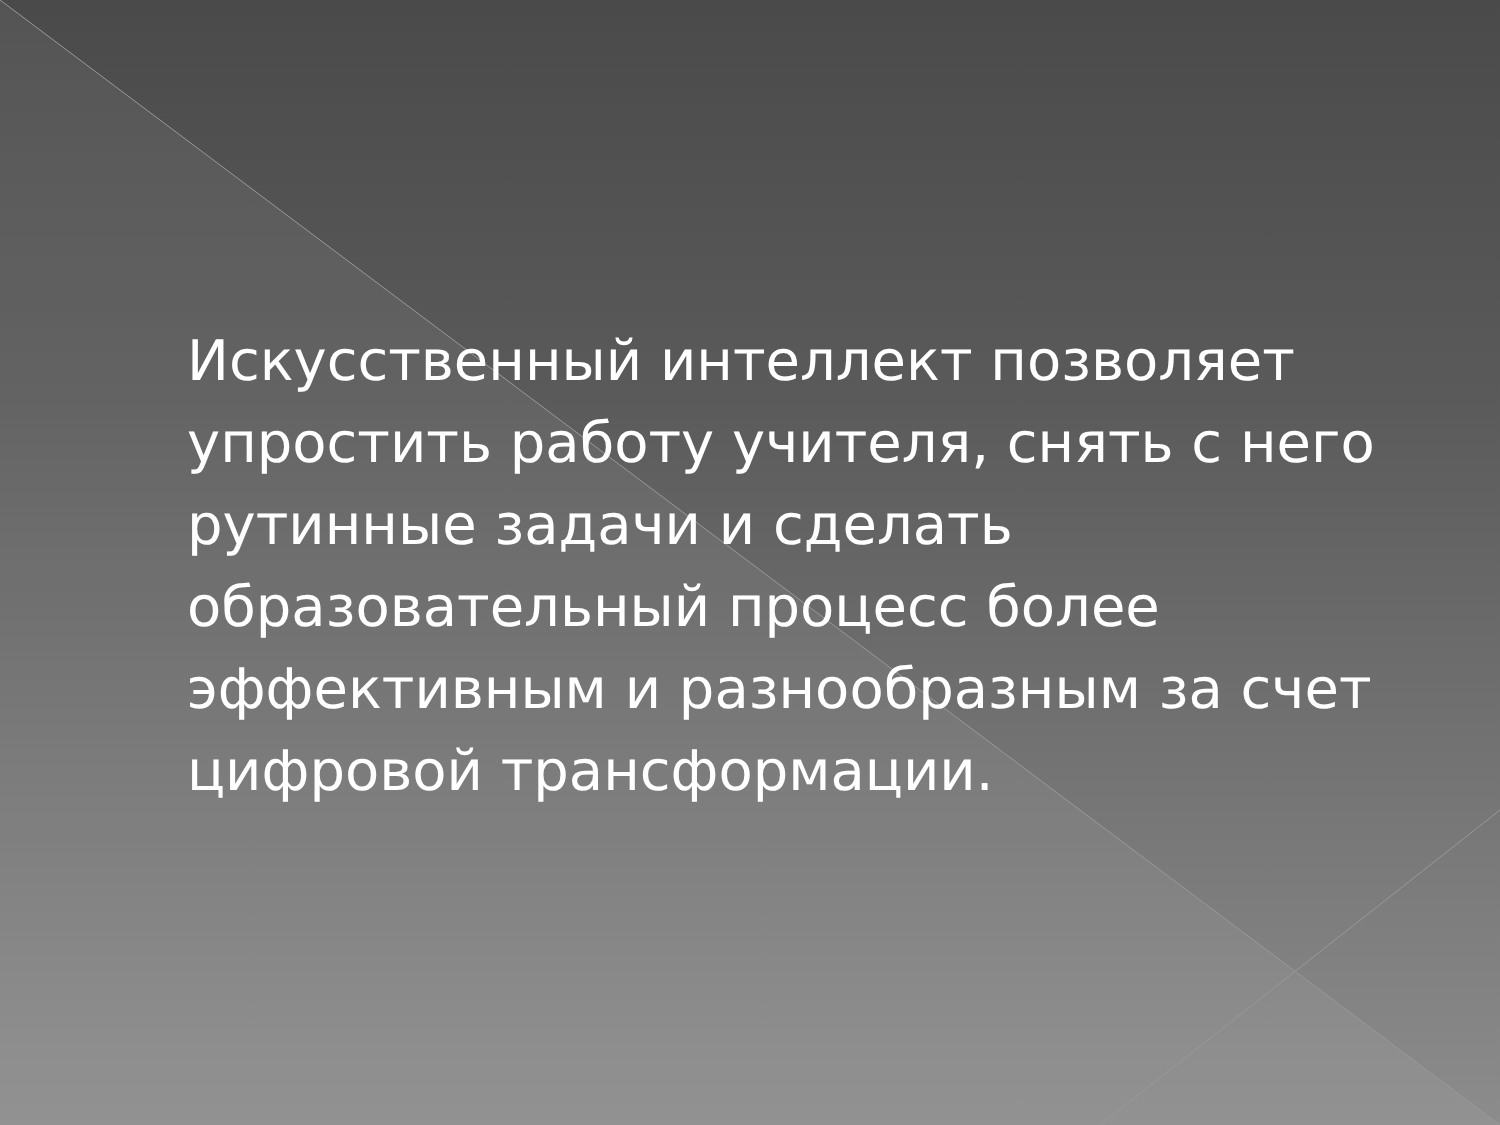Искусственный интеллект позволяет упростить работу учителя, снять с него рутинные задачи и сделать образовательный процесс более эффективным и разнообразным за счет цифровой трансформации.